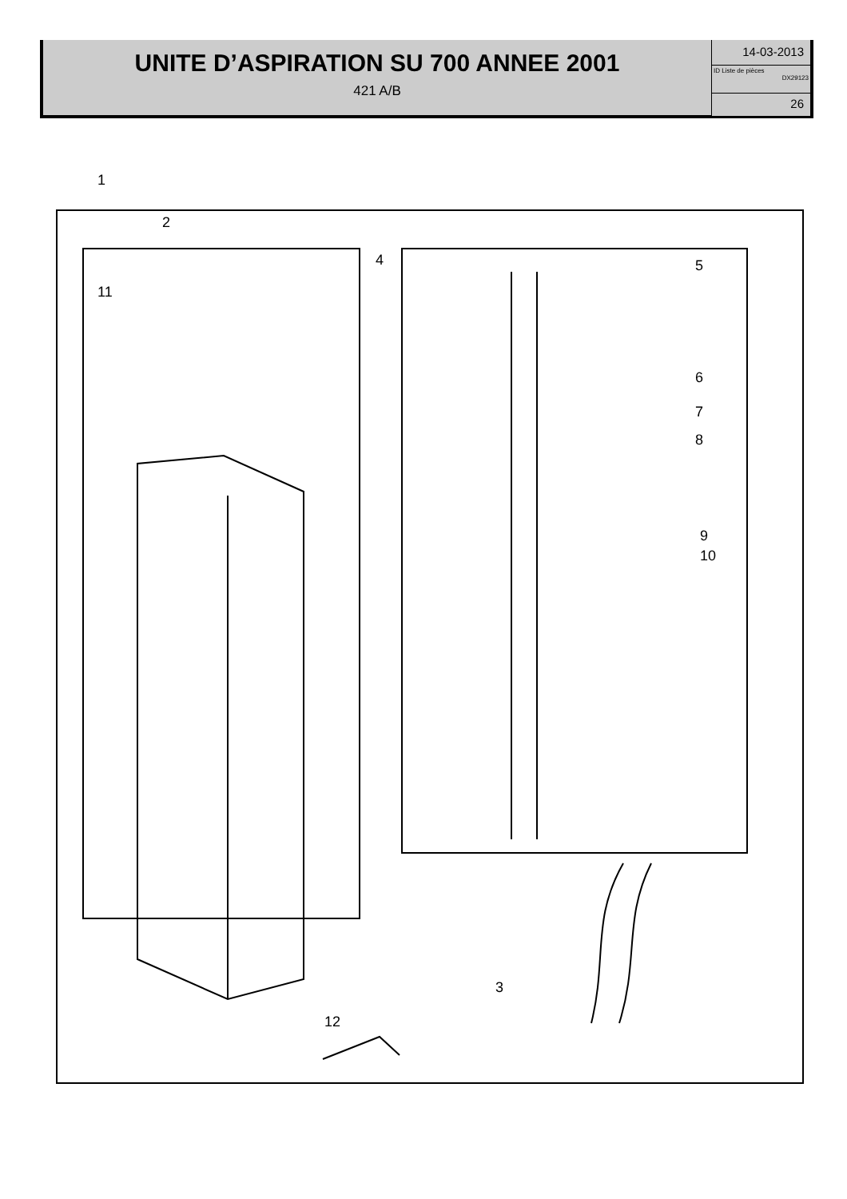UNITE D’ASPIRATION SU 700 ANNEE 2001
421 A/B
14-03-2013
ID Liste de pièces
DX29123
26
1
2
3
4 5
6
7
8
9
10
11
12